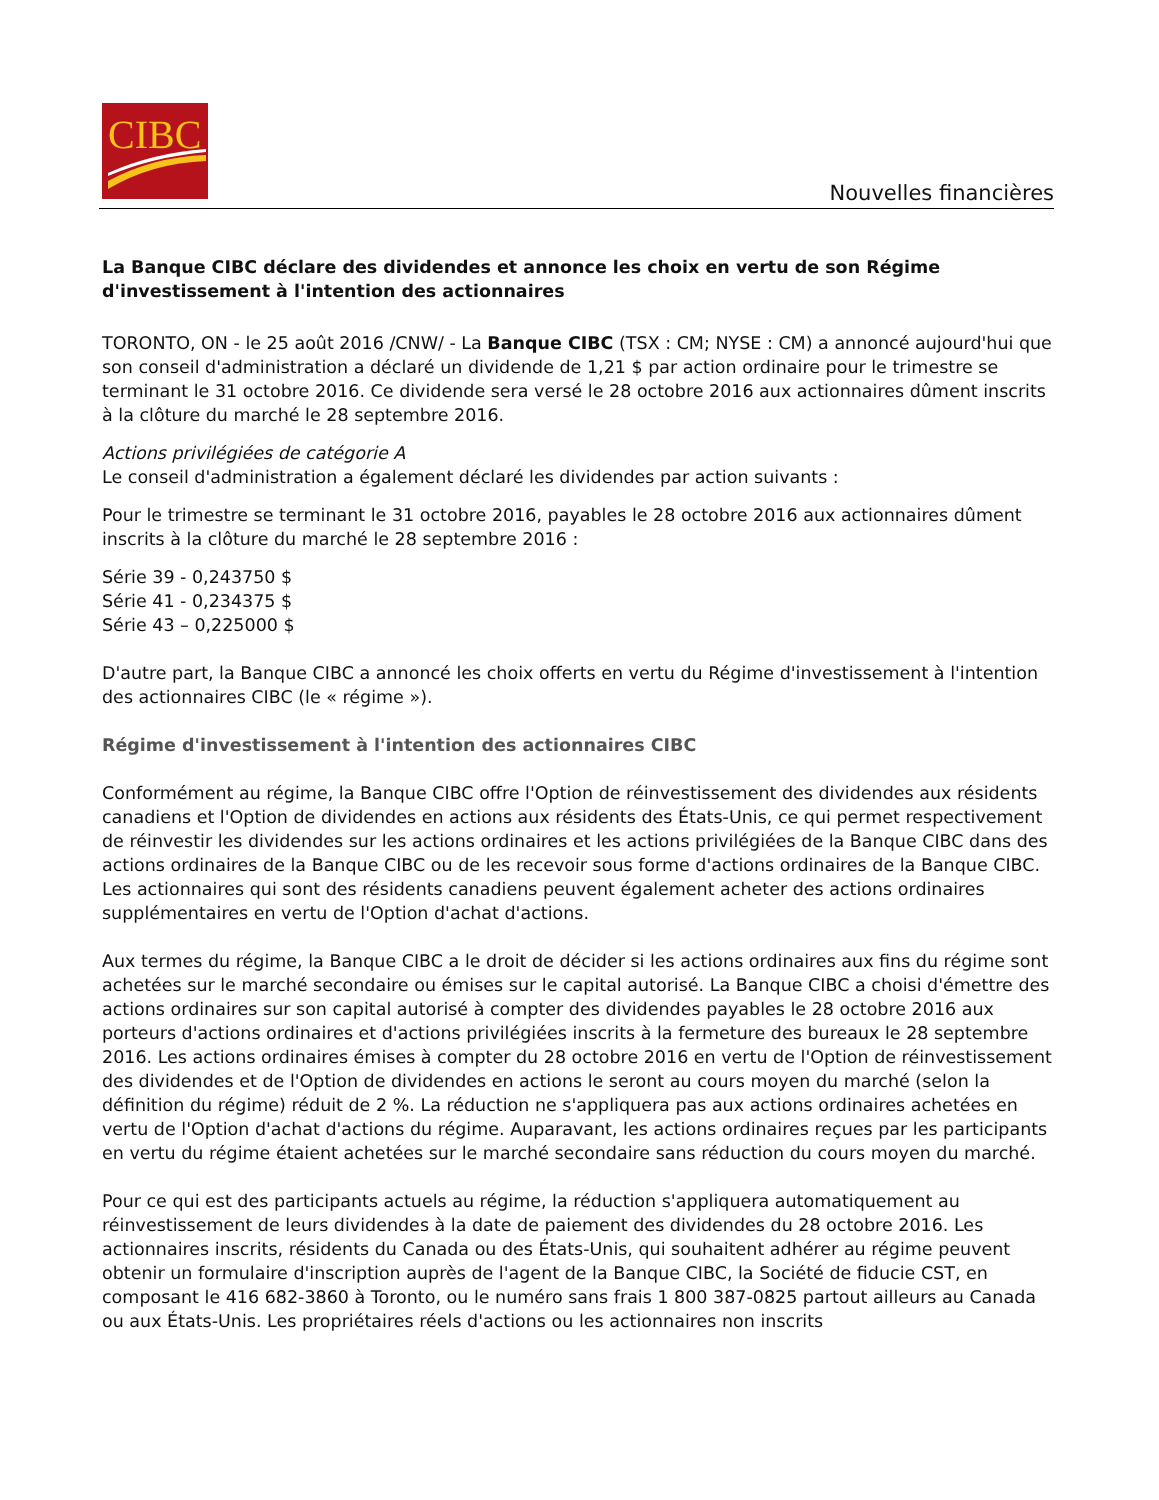CIBC
Nouvelles financières
La Banque CIBC déclare des dividendes et annonce les choix en vertu de son Régime d'investissement à l'intention des actionnaires
TORONTO, ON - le 25 août 2016 /CNW/ - La Banque CIBC (TSX : CM; NYSE : CM) a annoncé aujourd'hui que son conseil d'administration a déclaré un dividende de 1,21 $ par action ordinaire pour le trimestre se terminant le 31 octobre 2016. Ce dividende sera versé le 28 octobre 2016 aux actionnaires dûment inscrits à la clôture du marché le 28 septembre 2016.
Actions privilégiées de catégorie A
Le conseil d'administration a également déclaré les dividendes par action suivants :
Pour le trimestre se terminant le 31 octobre 2016, payables le 28 octobre 2016 aux actionnaires dûment inscrits à la clôture du marché le 28 septembre 2016 :
Série 39 - 0,243750 $
Série 41 - 0,234375 $
Série 43 – 0,225000 $
D'autre part, la Banque CIBC a annoncé les choix offerts en vertu du Régime d'investissement à l'intention des actionnaires CIBC (le « régime »).
Régime d'investissement à l'intention des actionnaires CIBC
Conformément au régime, la Banque CIBC offre l'Option de réinvestissement des dividendes aux résidents canadiens et l'Option de dividendes en actions aux résidents des États-Unis, ce qui permet respectivement de réinvestir les dividendes sur les actions ordinaires et les actions privilégiées de la Banque CIBC dans des actions ordinaires de la Banque CIBC ou de les recevoir sous forme d'actions ordinaires de la Banque CIBC. Les actionnaires qui sont des résidents canadiens peuvent également acheter des actions ordinaires supplémentaires en vertu de l'Option d'achat d'actions.
Aux termes du régime, la Banque CIBC a le droit de décider si les actions ordinaires aux fins du régime sont achetées sur le marché secondaire ou émises sur le capital autorisé. La Banque CIBC a choisi d'émettre des actions ordinaires sur son capital autorisé à compter des dividendes payables le 28 octobre 2016 aux porteurs d'actions ordinaires et d'actions privilégiées inscrits à la fermeture des bureaux le 28 septembre 2016. Les actions ordinaires émises à compter du 28 octobre 2016 en vertu de l'Option de réinvestissement des dividendes et de l'Option de dividendes en actions le seront au cours moyen du marché (selon la définition du régime) réduit de 2 %. La réduction ne s'appliquera pas aux actions ordinaires achetées en vertu de l'Option d'achat d'actions du régime. Auparavant, les actions ordinaires reçues par les participants en vertu du régime étaient achetées sur le marché secondaire sans réduction du cours moyen du marché.
Pour ce qui est des participants actuels au régime, la réduction s'appliquera automatiquement au réinvestissement de leurs dividendes à la date de paiement des dividendes du 28 octobre 2016. Les actionnaires inscrits, résidents du Canada ou des États-Unis, qui souhaitent adhérer au régime peuvent obtenir un formulaire d'inscription auprès de l'agent de la Banque CIBC, la Société de fiducie CST, en composant le 416 682-3860 à Toronto, ou le numéro sans frais 1 800 387-0825 partout ailleurs au Canada ou aux États-Unis. Les propriétaires réels d'actions ou les actionnaires non inscrits